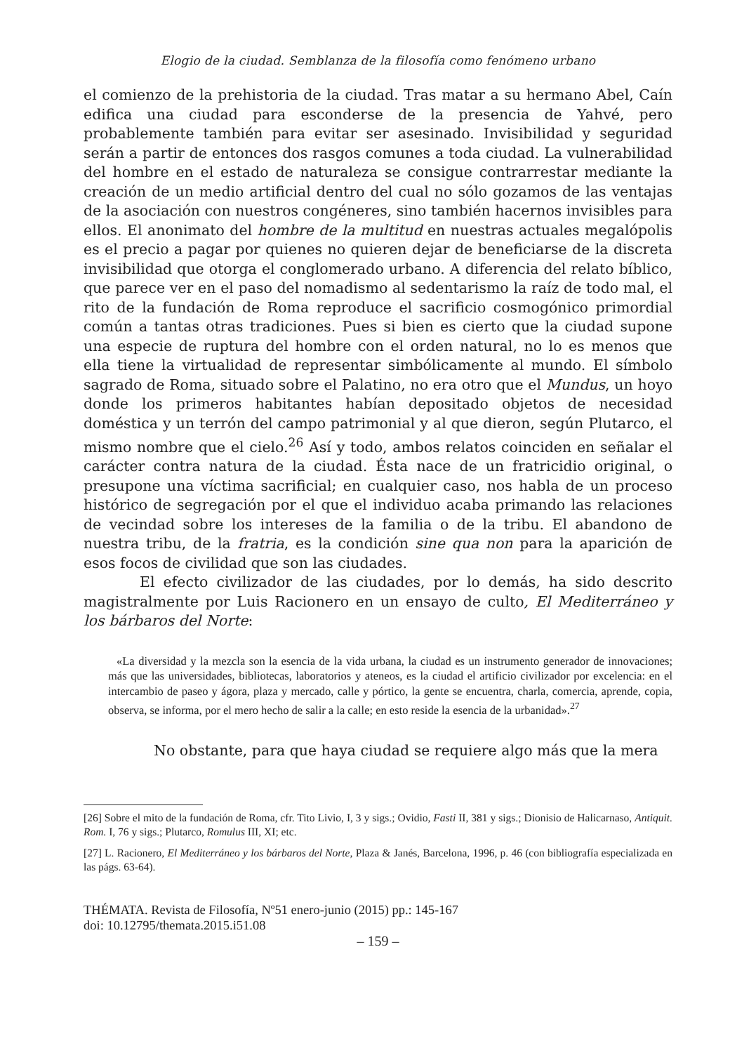Elogio de la ciudad. Semblanza de la filosofía como fenómeno urbano
el comienzo de la prehistoria de la ciudad. Tras matar a su hermano Abel, Caín edifica una ciudad para esconderse de la presencia de Yahvé, pero probablemente también para evitar ser asesinado. Invisibilidad y seguridad serán a partir de entonces dos rasgos comunes a toda ciudad. La vulnerabilidad del hombre en el estado de naturaleza se consigue contrarrestar mediante la creación de un medio artificial dentro del cual no sólo gozamos de las ventajas de la asociación con nuestros congéneres, sino también hacernos invisibles para ellos. El anonimato del hombre de la multitud en nuestras actuales megalópolis es el precio a pagar por quienes no quieren dejar de beneficiarse de la discreta invisibilidad que otorga el conglomerado urbano. A diferencia del relato bíblico, que parece ver en el paso del nomadismo al sedentarismo la raíz de todo mal, el rito de la fundación de Roma reproduce el sacrificio cosmogónico primordial común a tantas otras tradiciones. Pues si bien es cierto que la ciudad supone una especie de ruptura del hombre con el orden natural, no lo es menos que ella tiene la virtualidad de representar simbólicamente al mundo. El símbolo sagrado de Roma, situado sobre el Palatino, no era otro que el Mundus, un hoyo donde los primeros habitantes habían depositado objetos de necesidad doméstica y un terrón del campo patrimonial y al que dieron, según Plutarco, el mismo nombre que el cielo.<sup>26</sup> Así y todo, ambos relatos coinciden en señalar el carácter contra natura de la ciudad. Ésta nace de un fratricidio original, o presupone una víctima sacrificial; en cualquier caso, nos habla de un proceso histórico de segregación por el que el individuo acaba primando las relaciones de vecindad sobre los intereses de la familia o de la tribu. El abandono de nuestra tribu, de la fratria, es la condición sine qua non para la aparición de esos focos de civilidad que son las ciudades.
El efecto civilizador de las ciudades, por lo demás, ha sido descrito magistralmente por Luis Racionero en un ensayo de culto, El Mediterráneo y los bárbaros del Norte:
«La diversidad y la mezcla son la esencia de la vida urbana, la ciudad es un instrumento generador de innovaciones; más que las universidades, bibliotecas, laboratorios y ateneos, es la ciudad el artificio civilizador por excelencia: en el intercambio de paseo y ágora, plaza y mercado, calle y pórtico, la gente se encuentra, charla, comercia, aprende, copia, observa, se informa, por el mero hecho de salir a la calle; en esto reside la esencia de la urbanidad».<sup>27</sup>
No obstante, para que haya ciudad se requiere algo más que la mera
[26] Sobre el mito de la fundación de Roma, cfr. Tito Livio, I, 3 y sigs.; Ovidio, Fasti II, 381 y sigs.; Dionisio de Halicarnaso, Antiquit. Rom. I, 76 y sigs.; Plutarco, Romulus III, XI; etc.
[27] L. Racionero, El Mediterráneo y los bárbaros del Norte, Plaza & Janés, Barcelona, 1996, p. 46 (con bibliografía especializada en las págs. 63-64).
THÉMATA. Revista de Filosofía, Nº51 enero-junio (2015) pp.: 145-167
doi: 10.12795/themata.2015.i51.08
– 159 –